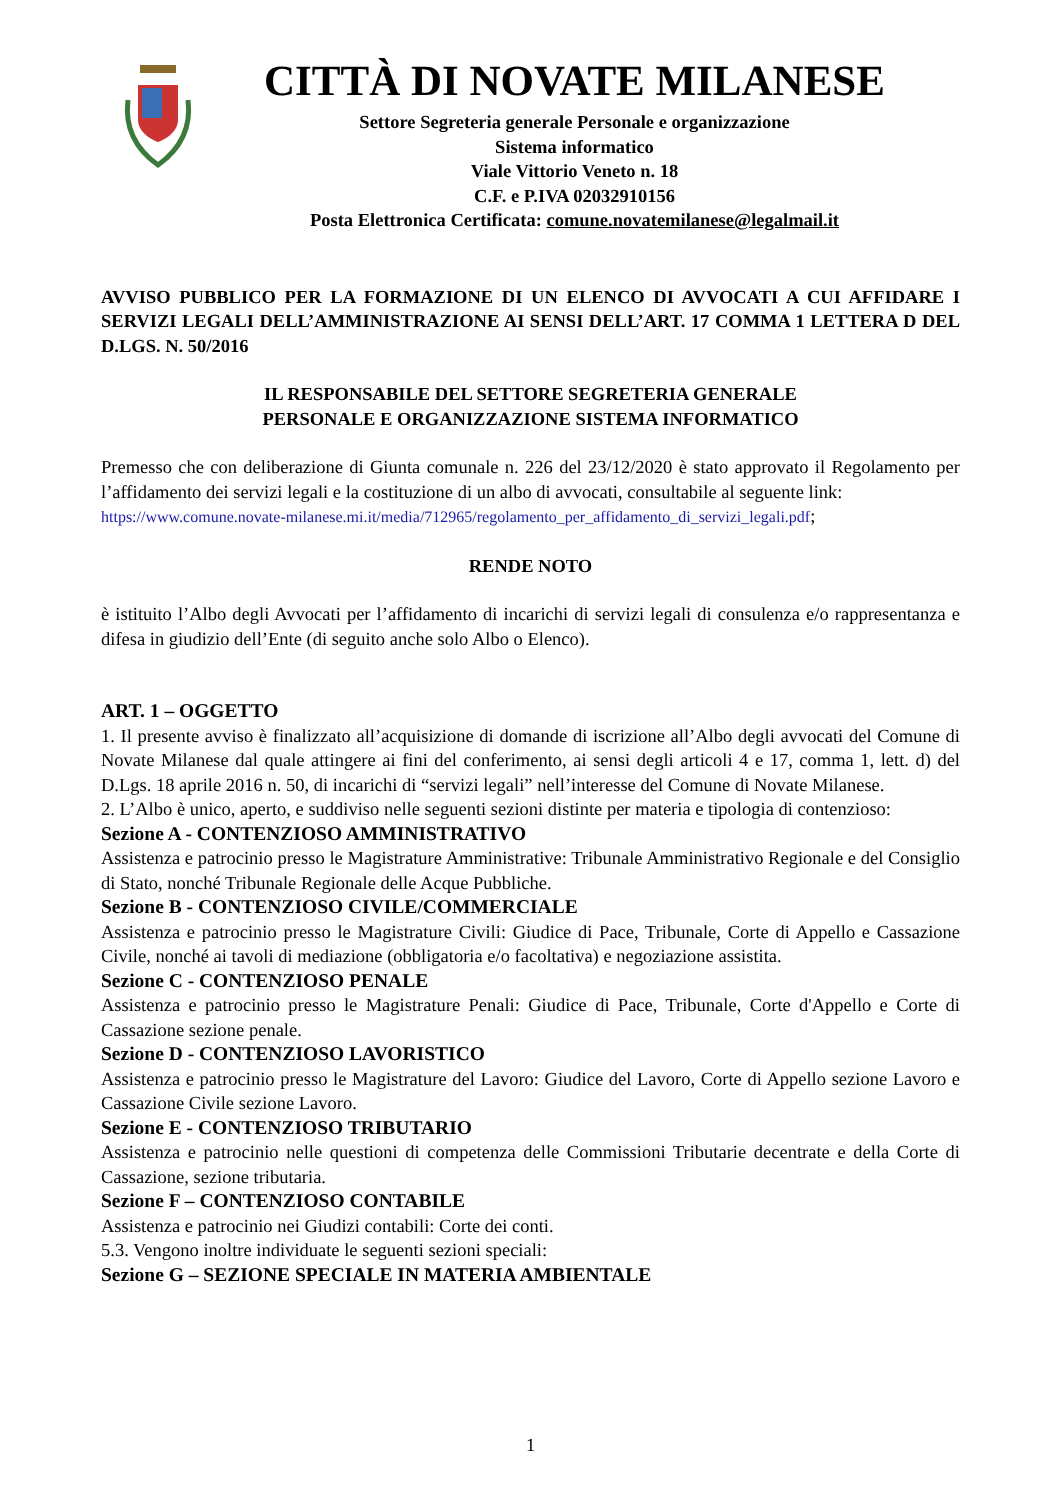CITTÀ DI NOVATE MILANESE
Settore Segreteria generale Personale e organizzazione
Sistema informatico
Viale Vittorio Veneto n. 18
C.F. e P.IVA 02032910156
Posta Elettronica Certificata: comune.novatemilanese@legalmail.it
AVVISO PUBBLICO PER LA FORMAZIONE DI UN ELENCO DI AVVOCATI A CUI AFFIDARE I SERVIZI LEGALI DELL’AMMINISTRAZIONE AI SENSI DELL’ART. 17 COMMA 1 LETTERA D DEL D.LGS. N. 50/2016
IL RESPONSABILE DEL SETTORE SEGRETERIA GENERALE
PERSONALE E ORGANIZZAZIONE SISTEMA INFORMATICO
Premesso che con deliberazione di Giunta comunale n. 226 del 23/12/2020 è stato approvato il Regolamento per l’affidamento dei servizi legali e la costituzione di un albo di avvocati, consultabile al seguente link:
https://www.comune.novate-milanese.mi.it/media/712965/regolamento_per_affidamento_di_servizi_legali.pdf;
RENDE NOTO
è istituito l’Albo degli Avvocati per l’affidamento di incarichi di servizi legali di consulenza e/o rappresentanza e difesa in giudizio dell’Ente (di seguito anche solo Albo o Elenco).
ART. 1 – OGGETTO
1. Il presente avviso è finalizzato all’acquisizione di domande di iscrizione all’Albo degli avvocati del Comune di Novate Milanese dal quale attingere ai fini del conferimento, ai sensi degli articoli 4 e 17, comma 1, lett. d) del D.Lgs. 18 aprile 2016 n. 50, di incarichi di “servizi legali” nell’interesse del Comune di Novate Milanese.
2. L’Albo è unico, aperto, e suddiviso nelle seguenti sezioni distinte per materia e tipologia di contenzioso:
Sezione A - CONTENZIOSO AMMINISTRATIVO
Assistenza e patrocinio presso le Magistrature Amministrative: Tribunale Amministrativo Regionale e del Consiglio di Stato, nonché Tribunale Regionale delle Acque Pubbliche.
Sezione B - CONTENZIOSO CIVILE/COMMERCIALE
Assistenza e patrocinio presso le Magistrature Civili: Giudice di Pace, Tribunale, Corte di Appello e Cassazione Civile, nonché ai tavoli di mediazione (obbligatoria e/o facoltativa) e negoziazione assistita.
Sezione C - CONTENZIOSO PENALE
Assistenza e patrocinio presso le Magistrature Penali: Giudice di Pace, Tribunale, Corte d'Appello e Corte di Cassazione sezione penale.
Sezione D - CONTENZIOSO LAVORISTICO
Assistenza e patrocinio presso le Magistrature del Lavoro: Giudice del Lavoro, Corte di Appello sezione Lavoro e Cassazione Civile sezione Lavoro.
Sezione E - CONTENZIOSO TRIBUTARIO
Assistenza e patrocinio nelle questioni di competenza delle Commissioni Tributarie decentrate e della Corte di Cassazione, sezione tributaria.
Sezione F – CONTENZIOSO CONTABILE
Assistenza e patrocinio nei Giudizi contabili: Corte dei conti.
5.3. Vengono inoltre individuate le seguenti sezioni speciali:
Sezione G – SEZIONE SPECIALE IN MATERIA AMBIENTALE
1